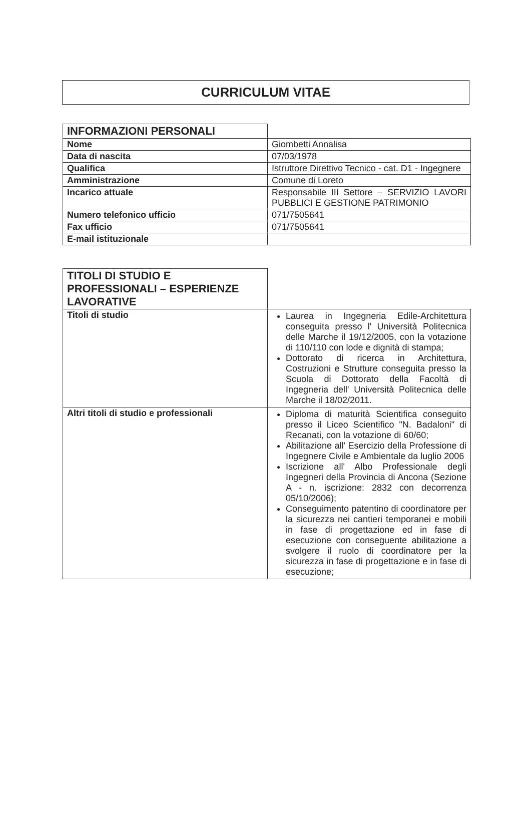CURRICULUM VITAE
| INFORMAZIONI PERSONALI | |
| Nome | Giombetti Annalisa |
| Data di nascita | 07/03/1978 |
| Qualifica | Istruttore Direttivo Tecnico - cat. D1 - Ingegnere |
| Amministrazione | Comune di Loreto |
| Incarico attuale | Responsabile III Settore – SERVIZIO LAVORI PUBBLICI E GESTIONE PATRIMONIO |
| Numero telefonico ufficio | 071/7505641 |
| Fax ufficio | 071/7505641 |
| E-mail istituzionale | |
| TITOLI DI STUDIO E PROFESSIONALI – ESPERIENZE LAVORATIVE | |
| Titoli di studio | Laurea in Ingegneria Edile-Architettura conseguita presso l' Università Politecnica delle Marche il 19/12/2005, con la votazione di 110/110 con lode e dignità di stampa; Dottorato di ricerca in Architettura, Costruzioni e Strutture conseguita presso la Scuola di Dottorato della Facoltà di Ingegneria dell' Università Politecnica delle Marche il 18/02/2011. |
| Altri titoli di studio e professionali | Diploma di maturità Scientifica conseguito presso il Liceo Scientifico "N. Badaloni" di Recanati, con la votazione di 60/60; Abilitazione all' Esercizio della Professione di Ingegnere Civile e Ambientale da luglio 2006 Iscrizione all' Albo Professionale degli Ingegneri della Provincia di Ancona (Sezione A - n. iscrizione: 2832 con decorrenza 05/10/2006); Conseguimento patentino di coordinatore per la sicurezza nei cantieri temporanei e mobili in fase di progettazione ed in fase di esecuzione con conseguente abilitazione a svolgere il ruolo di coordinatore per la sicurezza in fase di progettazione e in fase di esecuzione; |